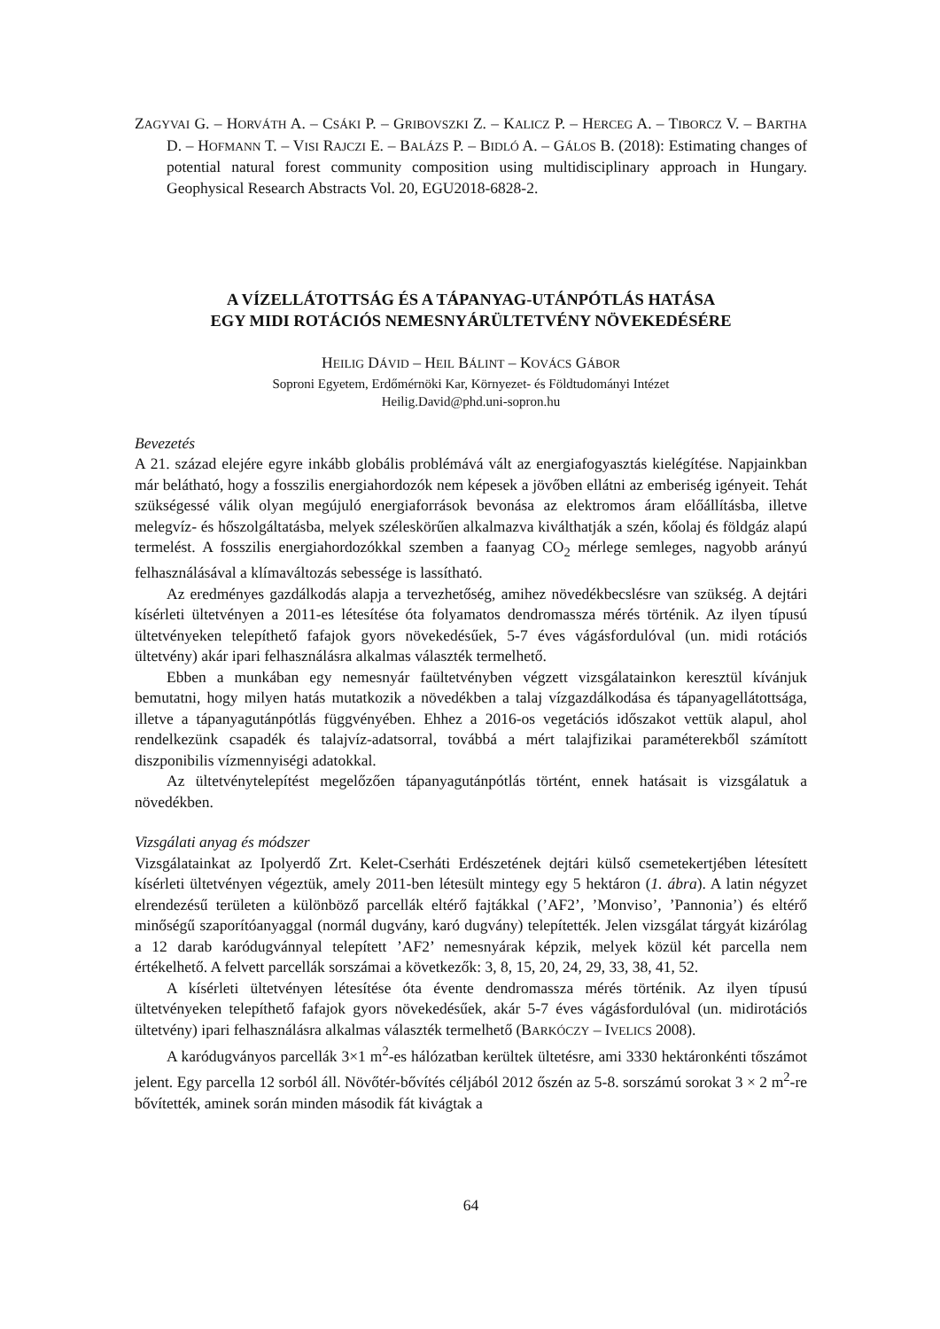ZAGYVAI G. – HORVÁTH A. – CSÁKI P. – GRIBOVSZKI Z. – KALICZ P. – HERCEG A. – TIBORCZ V. – BARTHA D. – HOFMANN T. – VISI RAJCZI E. – BALÁZS P. – BIDLÓ A. – GÁLOS B. (2018): Estimating changes of potential natural forest community composition using multidisciplinary approach in Hungary. Geophysical Research Abstracts Vol. 20, EGU2018-6828-2.
A VÍZELLÁTOTTSÁG ÉS A TÁPANYAG-UTÁNPÓTLÁS HATÁSA
EGY MIDI ROTÁCIÓS NEMESNYÁRÜLTETVÉNY NÖVEKEDÉSÉRE
HEILIG DÁVID – HEIL BÁLINT – KOVÁCS GÁBOR
Soproni Egyetem, Erdőmérnöki Kar, Környezet- és Földtudományi Intézet
Heilig.David@phd.uni-sopron.hu
Bevezetés
A 21. század elejére egyre inkább globális problémává vált az energiafogyasztás kielégítése. Napjainkban már belátható, hogy a fosszilis energiahordozók nem képesek a jövőben ellátni az emberiség igényeit. Tehát szükségessé válik olyan megújuló energiaforrások bevonása az elektromos áram előállításba, illetve melegvíz- és hőszolgáltatásba, melyek széleskörűen alkalmazva kiválthatják a szén, kőolaj és földgáz alapú termelést. A fosszilis energiahordozókkal szemben a faanyag CO<sub>2</sub> mérlege semleges, nagyobb arányú felhasználásával a klímaváltozás sebessége is lassítható.
Az eredményes gazdálkodás alapja a tervezhetőség, amihez növedékbecslésre van szükség. A dejtári kísérleti ültetvényen a 2011-es létesítése óta folyamatos dendromassza mérés történik. Az ilyen típusú ültetvényeken telepíthető fafajok gyors növekedésűek, 5-7 éves vágásfordulóval (un. midi rotációs ültetvény) akár ipari felhasználásra alkalmas választék termelhető.
Ebben a munkában egy nemesnyár faültetvényben végzett vizsgálatainkon keresztül kívánjuk bemutatni, hogy milyen hatás mutatkozik a növedékben a talaj vízgazdálkodása és tápanyagellátottsága, illetve a tápanyagutánpótlás függvényében. Ehhez a 2016-os vegetációs időszakot vettük alapul, ahol rendelkezünk csapadék és talajvíz-adatsorral, továbbá a mért talajfizikai paraméterekből számított diszponibilis vízmennyiségi adatokkal.
Az ültetvénytelepítést megelőzően tápanyagutánpótlás történt, ennek hatásait is vizsgálatuk a növedékben.
Vizsgálati anyag és módszer
Vizsgálatainkat az Ipolyerdő Zrt. Kelet-Cserháti Erdészetének dejtári külső csemetekertjében létesített kísérleti ültetvényen végeztük, amely 2011-ben létesült mintegy egy 5 hektáron (1. ábra). A latin négyzet elrendezésű területen a különböző parcellák eltérő fajtákkal (’AF2’, ’Monviso’, ’Pannonia’) és eltérő minőségű szaporítóanyaggal (normál dugvány, karó dugvány) telepítették. Jelen vizsgálat tárgyát kizárólag a 12 darab karódugvánnyal telepített ’AF2’ nemesnyárak képzik, melyek közül két parcella nem értékelhető. A felvett parcellák sorszámai a következők: 3, 8, 15, 20, 24, 29, 33, 38, 41, 52.
A kísérleti ültetvényen létesítése óta évente dendromassza mérés történik. Az ilyen típusú ültetvényeken telepíthető fafajok gyors növekedésűek, akár 5-7 éves vágásfordulóval (un. midirotációs ültetvény) ipari felhasználásra alkalmas választék termelhető (BARKÓCZY – IVELICS 2008).
A karódugványos parcellák 3×1 m<sup>2</sup>-es hálózatban kerültek ültetésre, ami 3330 hektáronkénti tőszámot jelent. Egy parcella 12 sorból áll. Növőtér-bővítés céljából 2012 őszén az 5-8. sorszámú sorokat 3 × 2 m<sup>2</sup>-re bővítették, aminek során minden második fát kivágtak a
64